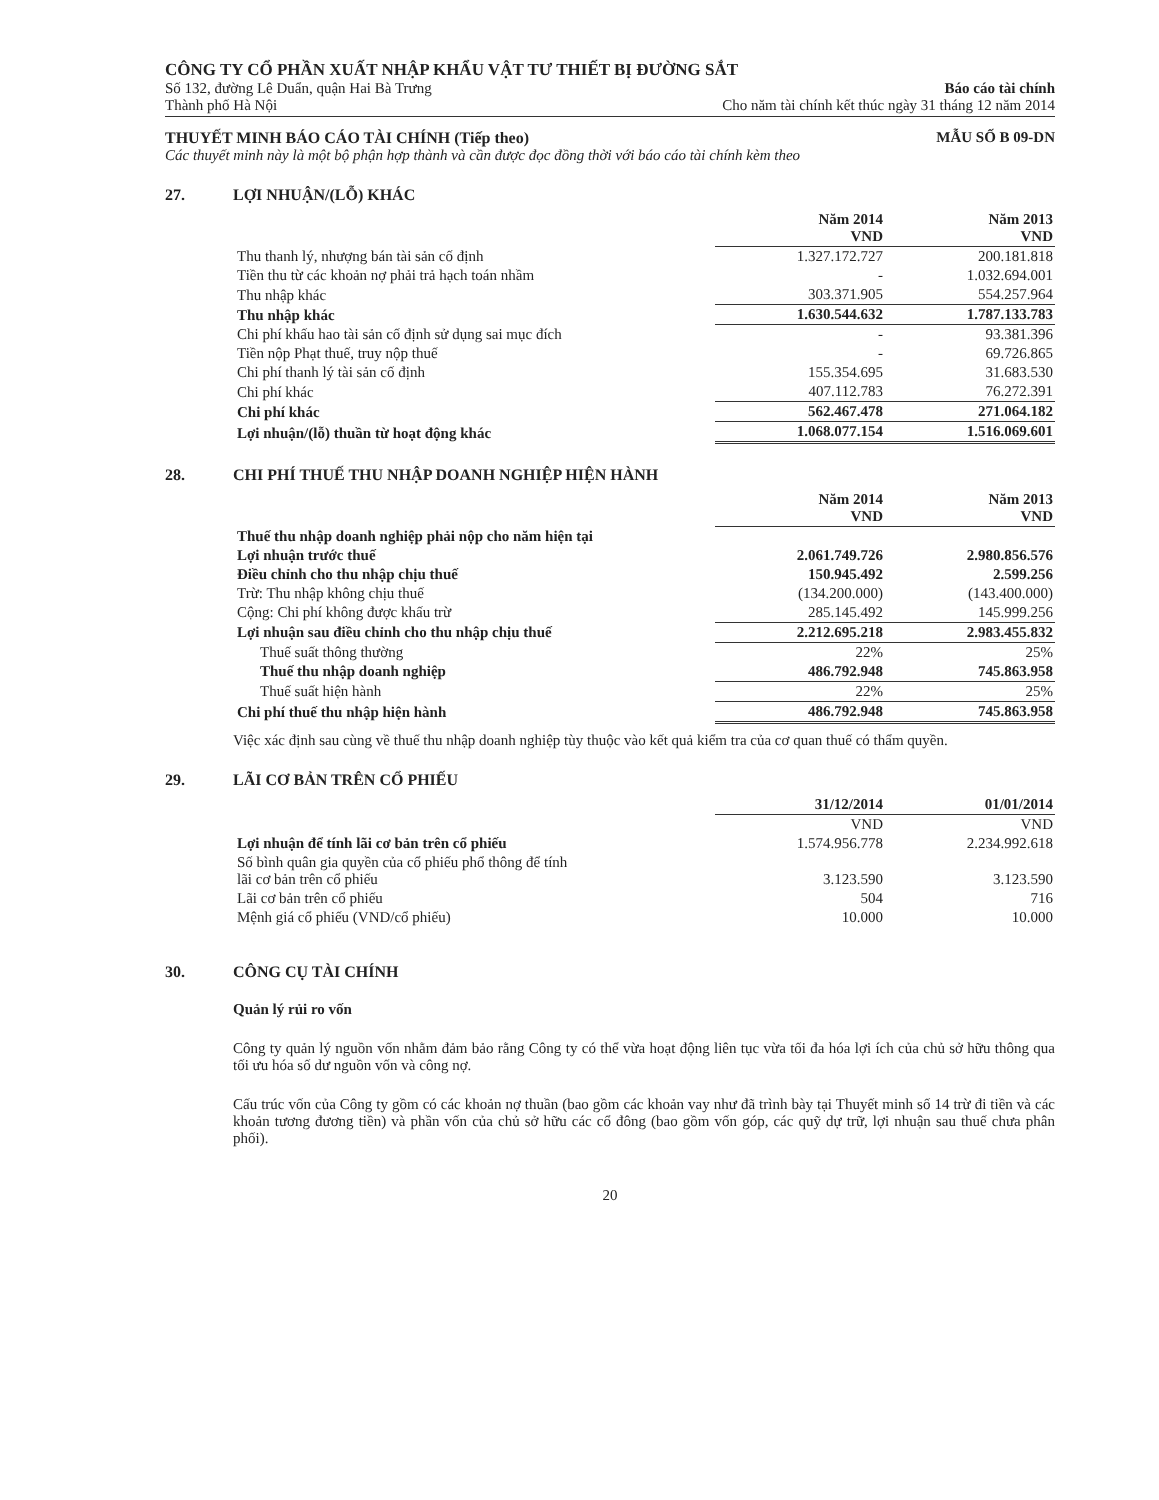CÔNG TY CỔ PHẦN XUẤT NHẬP KHẨU VẬT TƯ THIẾT BỊ ĐƯỜNG SẮT
Số 132, đường Lê Duẩn, quận Hai Bà Trưng
Thành phố Hà Nội
Báo cáo tài chính
Cho năm tài chính kết thúc ngày 31 tháng 12 năm 2014
THUYẾT MINH BÁO CÁO TÀI CHÍNH (Tiếp theo) MẪU SỐ B 09-DN
Các thuyết minh này là một bộ phận hợp thành và cần được đọc đồng thời với báo cáo tài chính kèm theo
27. LỢI NHUẬN/(LỖ) KHÁC
| | Năm 2014 VND | Năm 2013 VND |
| Thu thanh lý, nhượng bán tài sản cố định | 1.327.172.727 | 200.181.818 |
| Tiền thu từ các khoản nợ phải trả hạch toán nhầm | - | 1.032.694.001 |
| Thu nhập khác | 303.371.905 | 554.257.964 |
| Thu nhập khác | 1.630.544.632 | 1.787.133.783 |
| Chi phí khấu hao tài sản cố định sử dụng sai mục đích | - | 93.381.396 |
| Tiền nộp Phạt thuế, truy nộp thuế | - | 69.726.865 |
| Chi phí thanh lý tài sản cố định | 155.354.695 | 31.683.530 |
| Chi phí khác | 407.112.783 | 76.272.391 |
| Chi phí khác | 562.467.478 | 271.064.182 |
| Lợi nhuận/(lỗ) thuần từ hoạt động khác | 1.068.077.154 | 1.516.069.601 |
28. CHI PHÍ THUẾ THU NHẬP DOANH NGHIỆP HIỆN HÀNH
| | Năm 2014 VND | Năm 2013 VND |
| Thuế thu nhập doanh nghiệp phải nộp cho năm hiện tại | | |
| Lợi nhuận trước thuế | 2.061.749.726 | 2.980.856.576 |
| Điều chỉnh cho thu nhập chịu thuế | 150.945.492 | 2.599.256 |
| Trừ: Thu nhập không chịu thuế | (134.200.000) | (143.400.000) |
| Cộng: Chi phí không được khấu trừ | 285.145.492 | 145.999.256 |
| Lợi nhuận sau điều chỉnh cho thu nhập chịu thuế | 2.212.695.218 | 2.983.455.832 |
| Thuế suất thông thường | 22% | 25% |
| Thuế thu nhập doanh nghiệp | 486.792.948 | 745.863.958 |
| Thuế suất hiện hành | 22% | 25% |
| Chi phí thuế thu nhập hiện hành | 486.792.948 | 745.863.958 |
Việc xác định sau cùng về thuế thu nhập doanh nghiệp tùy thuộc vào kết quả kiểm tra của cơ quan thuế có thẩm quyền.
29. LÃI CƠ BẢN TRÊN CỔ PHIẾU
| | 31/12/2014 | 01/01/2014 |
| | VND | VND |
| Lợi nhuận để tính lãi cơ bản trên cổ phiếu | 1.574.956.778 | 2.234.992.618 |
| Số bình quân gia quyền của cổ phiếu phổ thông để tính lãi cơ bản trên cổ phiếu | 3.123.590 | 3.123.590 |
| Lãi cơ bản trên cổ phiếu | 504 | 716 |
| Mệnh giá cổ phiếu (VND/cổ phiếu) | 10.000 | 10.000 |
30. CÔNG CỤ TÀI CHÍNH
Quản lý rủi ro vốn
Công ty quản lý nguồn vốn nhằm đảm bảo rằng Công ty có thể vừa hoạt động liên tục vừa tối đa hóa lợi ích của chủ sở hữu thông qua tối ưu hóa số dư nguồn vốn và công nợ.
Cấu trúc vốn của Công ty gồm có các khoản nợ thuần (bao gồm các khoản vay như đã trình bày tại Thuyết minh số 14 trừ đi tiền và các khoản tương đương tiền) và phần vốn của chủ sở hữu các cổ đông (bao gồm vốn góp, các quỹ dự trữ, lợi nhuận sau thuế chưa phân phối).
20